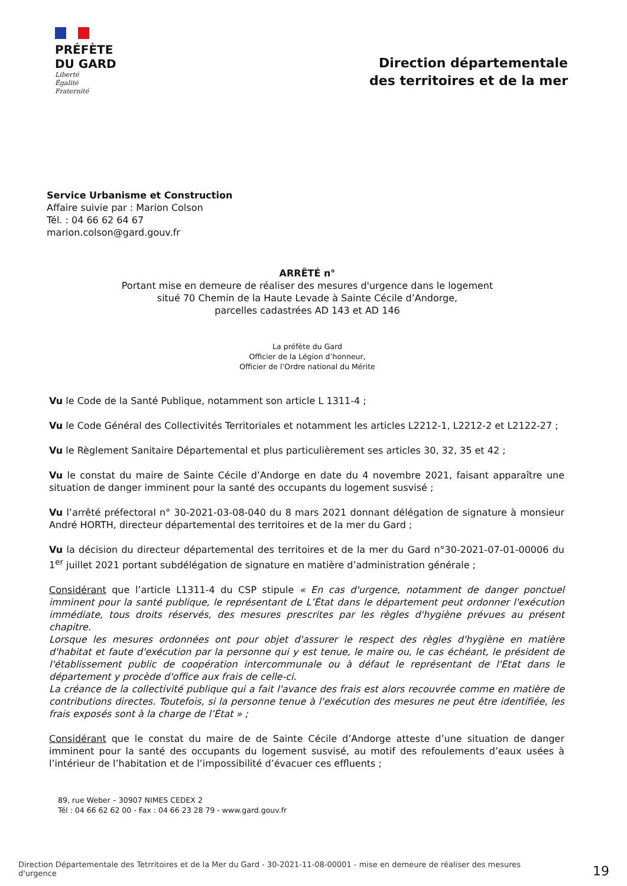PRÉFÈTE
DU GARD
Liberté
Égalité
Fraternité
Direction départementale
des territoires et de la mer
Service Urbanisme et Construction
Affaire suivie par : Marion Colson
Tél. : 04 66 62 64 67
marion.colson@gard.gouv.fr
ARRÊTÉ n°
Portant mise en demeure de réaliser des mesures d'urgence dans le logement
situé 70 Chemin de la Haute Levade à Sainte Cécile d’Andorge,
parcelles cadastrées AD 143 et AD 146
La préfète du Gard
Officier de la Légion d’honneur,
Officier de l’Ordre national du Mérite
Vu le Code de la Santé Publique, notamment son article L 1311-4 ;
Vu le Code Général des Collectivités Territoriales et notamment les articles L2212-1, L2212-2 et L2122-27 ;
Vu le Règlement Sanitaire Départemental et plus particulièrement ses articles 30, 32, 35 et 42 ;
Vu le constat du maire de Sainte Cécile d’Andorge en date du 4 novembre 2021, faisant apparaître une situation de danger imminent pour la santé des occupants du logement susvisé ;
Vu l’arrêté préfectoral n° 30-2021-03-08-040 du 8 mars 2021 donnant délégation de signature à monsieur André HORTH, directeur départemental des territoires et de la mer du Gard ;
Vu la décision du directeur départemental des territoires et de la mer du Gard n°30-2021-07-01-00006 du 1<sup>er</sup> juillet 2021 portant subdélégation de signature en matière d’administration générale ;
Considérant que l’article L1311-4 du CSP stipule « En cas d'urgence, notamment de danger ponctuel imminent pour la santé publique, le représentant de L’État dans le département peut ordonner l'exécution immédiate, tous droits réservés, des mesures prescrites par les règles d'hygiène prévues au présent chapitre.
Lorsque les mesures ordonnées ont pour objet d'assurer le respect des règles d'hygiène en matière d'habitat et faute d'exécution par la personne qui y est tenue, le maire ou, le cas échéant, le président de l'établissement public de coopération intercommunale ou à défaut le représentant de l'Etat dans le département y procède d'office aux frais de celle-ci.
La créance de la collectivité publique qui a fait l'avance des frais est alors recouvrée comme en matière de contributions directes. Toutefois, si la personne tenue à l'exécution des mesures ne peut être identifiée, les frais exposés sont à la charge de l’État » ;
Considérant que le constat du maire de de Sainte Cécile d’Andorge atteste d’une situation de danger imminent pour la santé des occupants du logement susvisé, au motif des refoulements d’eaux usées à l’intérieur de l’habitation et de l’impossibilité d’évacuer ces effluents ;
89, rue Weber – 30907 NIMES CEDEX 2
Tél : 04 66 62 62 00 - Fax : 04 66 23 28 79 - www.gard.gouv.fr
Direction Départementale des Tetrritoires et de la Mer du Gard - 30-2021-11-08-00001 - mise en demeure de réaliser des mesures d'urgence
19